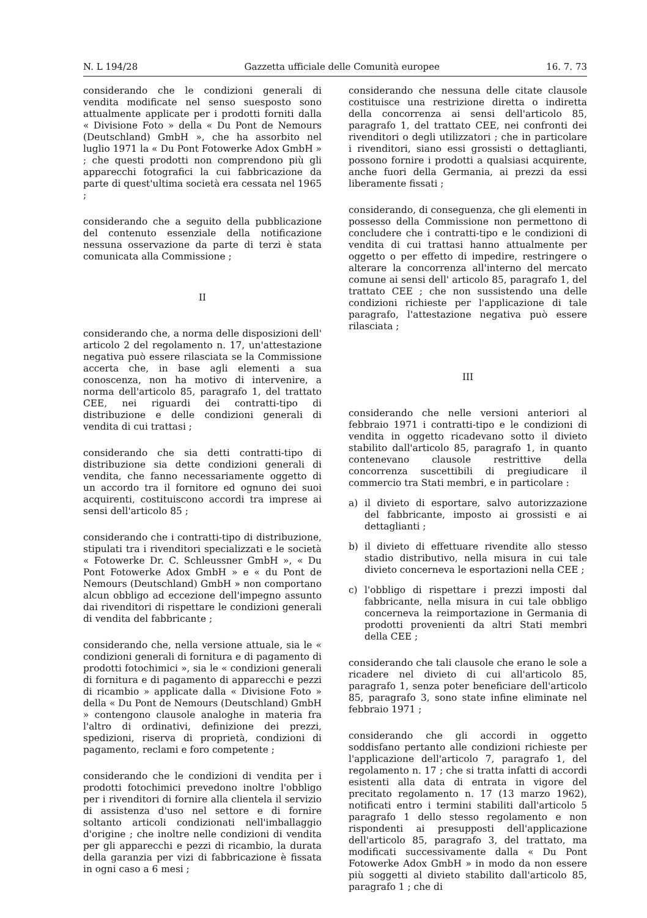N. L 194/28 Gazzetta ufficiale delle Comunità europee 16. 7. 73
considerando che le condizioni generali di vendita modificate nel senso suesposto sono attualmente applicate per i prodotti forniti dalla « Divisione Foto » della « Du Pont de Nemours (Deutschland) GmbH », che ha assorbito nel luglio 1971 la « Du Pont Fotowerke Adox GmbH » ; che questi prodotti non comprendono più gli apparecchi fotografici la cui fabbricazione da parte di quest'ultima società era cessata nel 1965 ;
considerando che a seguito della pubblicazione del contenuto essenziale della notificazione nessuna osservazione da parte di terzi è stata comunicata alla Commissione ;
II
considerando che, a norma delle disposizioni dell' articolo 2 del regolamento n. 17, un'attestazione negativa può essere rilasciata se la Commissione accerta che, in base agli elementi a sua conoscenza, non ha motivo di intervenire, a norma dell'articolo 85, paragrafo 1, del trattato CEE, nei riguardi dei contratti-tipo di distribuzione e delle condizioni generali di vendita di cui trattasi ;
considerando che sia detti contratti-tipo di distribuzione sia dette condizioni generali di vendita, che fanno necessariamente oggetto di un accordo tra il fornitore ed ognuno dei suoi acquirenti, costituiscono accordi tra imprese ai sensi dell'articolo 85 ;
considerando che i contratti-tipo di distribuzione, stipulati tra i rivenditori specializzati e le società « Fotowerke Dr. C. Schleussner GmbH », « Du Pont Fotowerke Adox GmbH » e « du Pont de Nemours (Deutschland) GmbH » non comportano alcun obbligo ad eccezione dell'impegno assunto dai rivenditori di rispettare le condizioni generali di vendita del fabbricante ;
considerando che, nella versione attuale, sia le « condizioni generali di fornitura e di pagamento di prodotti fotochimici », sia le « condizioni generali di fornitura e di pagamento di apparecchi e pezzi di ricambio » applicate dalla « Divisione Foto » della « Du Pont de Nemours (Deutschland) GmbH » contengono clausole analoghe in materia fra l'altro di ordinativi, definizione dei prezzi, spedizioni, riserva di proprietà, condizioni di pagamento, reclami e foro competente ;
considerando che le condizioni di vendita per i prodotti fotochimici prevedono inoltre l'obbligo per i rivenditori di fornire alla clientela il servizio di assistenza d'uso nel settore e di fornire soltanto articoli condizionati nell'imballaggio d'origine ; che inoltre nelle condizioni di vendita per gli apparecchi e pezzi di ricambio, la durata della garanzia per vizi di fabbricazione è fissata in ogni caso a 6 mesi ;
considerando che nessuna delle citate clausole costituisce una restrizione diretta o indiretta della concorrenza ai sensi dell'articolo 85, paragrafo 1, del trattato CEE, nei confronti dei rivenditori o degli utilizzatori ; che in particolare i rivenditori, siano essi grossisti o dettaglianti, possono fornire i prodotti a qualsiasi acquirente, anche fuori della Germania, ai prezzi da essi liberamente fissati ;
considerando, di conseguenza, che gli elementi in possesso della Commissione non permettono di concludere che i contratti-tipo e le condizioni di vendita di cui trattasi hanno attualmente per oggetto o per effetto di impedire, restringere o alterare la concorrenza all'interno del mercato comune ai sensi dell' articolo 85, paragrafo 1, del trattato CEE ; che non sussistendo una delle condizioni richieste per l'applicazione di tale paragrafo, l'attestazione negativa può essere rilasciata ;
III
considerando che nelle versioni anteriori al febbraio 1971 i contratti-tipo e le condizioni di vendita in oggetto ricadevano sotto il divieto stabilito dall'articolo 85, paragrafo 1, in quanto contenevano clausole restrittive della concorrenza suscettibili di pregiudicare il commercio tra Stati membri, e in particolare :
a) il divieto di esportare, salvo autorizzazione del fabbricante, imposto ai grossisti e ai dettaglianti ;
b) il divieto di effettuare rivendite allo stesso stadio distributivo, nella misura in cui tale divieto concerneva le esportazioni nella CEE ;
c) l'obbligo di rispettare i prezzi imposti dal fabbricante, nella misura in cui tale obbligo concerneva la reimportazione in Germania di prodotti provenienti da altri Stati membri della CEE ;
considerando che tali clausole che erano le sole a ricadere nel divieto di cui all'articolo 85, paragrafo 1, senza poter beneficiare dell'articolo 85, paragrafo 3, sono state infine eliminate nel febbraio 1971 ;
considerando che gli accordi in oggetto soddisfano pertanto alle condizioni richieste per l'applicazione dell'articolo 7, paragrafo 1, del regolamento n. 17 ; che si tratta infatti di accordi esistenti alla data di entrata in vigore del precitato regolamento n. 17 (13 marzo 1962), notificati entro i termini stabiliti dall'articolo 5 paragrafo 1 dello stesso regolamento e non rispondenti ai presupposti dell'applicazione dell'articolo 85, paragrafo 3, del trattato, ma modificati successivamente dalla « Du Pont Fotowerke Adox GmbH » in modo da non essere più soggetti al divieto stabilito dall'articolo 85, paragrafo 1 ; che di